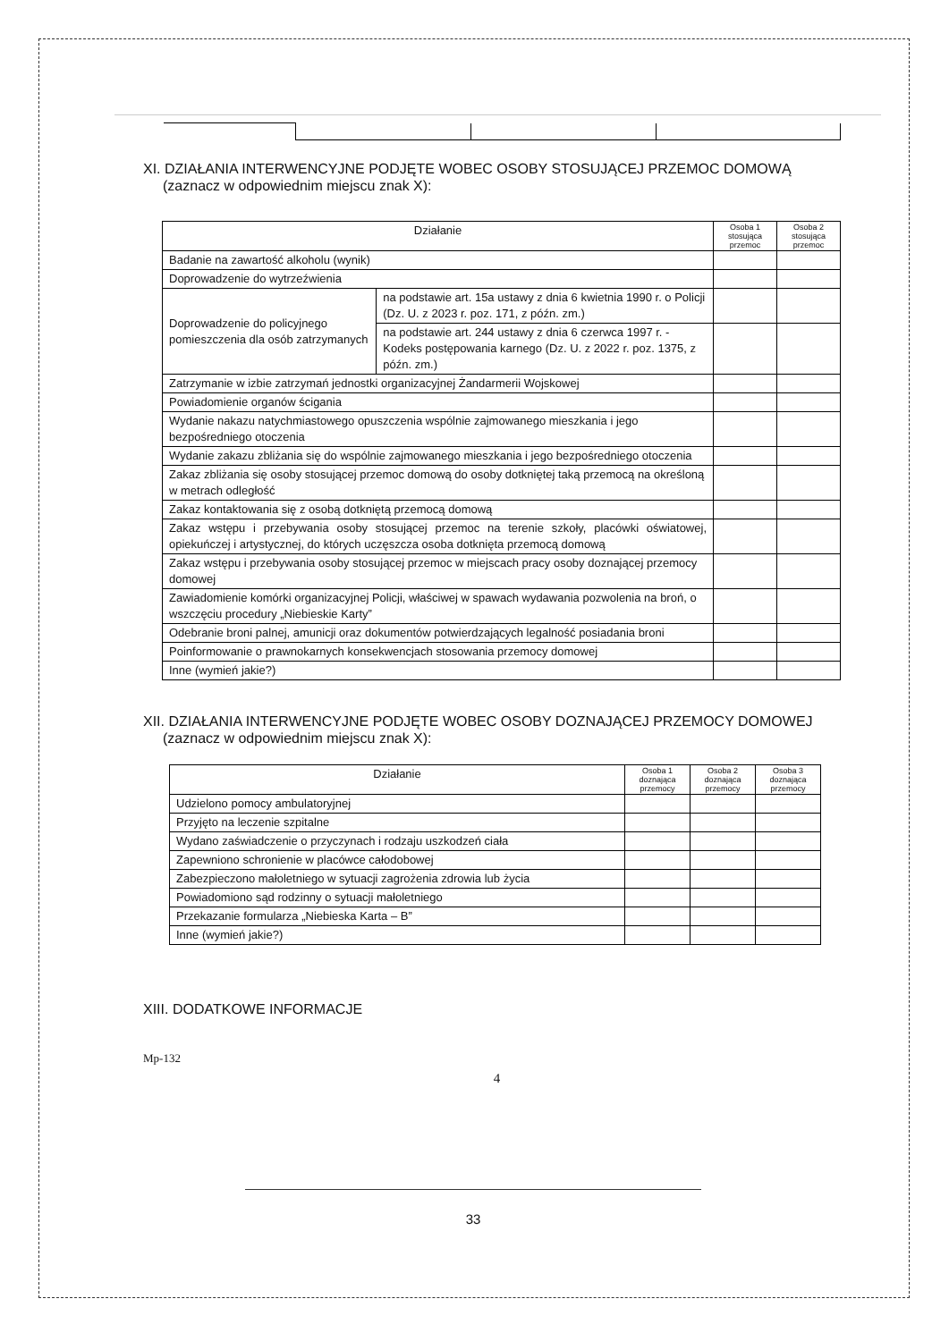XI. DZIAŁANIA INTERWENCYJNE PODJĘTE WOBEC OSOBY STOSUJĄCEJ PRZEMOC DOMOWĄ
(zaznacz w odpowiednim miejscu znak X):
| Działanie | | Osoba 1 stosująca przemoc | Osoba 2 stosująca przemoc |
| --- | --- | --- | --- |
| Badanie na zawartość alkoholu (wynik) | | | |
| Doprowadzenie do wytrzeźwienia | | | |
| Doprowadzenie do policyjnego pomieszczenia dla osób zatrzymanych | na podstawie art. 15a ustawy z dnia 6 kwietnia 1990 r. o Policji (Dz. U. z 2023 r. poz. 171, z późn. zm.) | | |
| | na podstawie art. 244 ustawy z dnia 6 czerwca 1997 r. - Kodeks postępowania karnego (Dz. U. z 2022 r. poz. 1375, z późn. zm.) | | |
| Zatrzymanie w izbie zatrzymań jednostki organizacyjnej Żandarmerii Wojskowej | | | |
| Powiadomienie organów ścigania | | | |
| Wydanie nakazu natychmiastowego opuszczenia wspólnie zajmowanego mieszkania i jego bezpośredniego otoczenia | | | |
| Wydanie zakazu zbliżania się do wspólnie zajmowanego mieszkania i jego bezpośredniego otoczenia | | | |
| Zakaz zbliżania się osoby stosującej przemoc domową do osoby dotkniętej taką przemocą na określoną w metrach odległość | | | |
| Zakaz kontaktowania się z osobą dotkniętą przemocą domową | | | |
| Zakaz wstępu i przebywania osoby stosującej przemoc na terenie szkoły, placówki oświatowej, opiekuńczej i artystycznej, do których uczęszcza osoba dotknięta przemocą domową | | | |
| Zakaz wstępu i przebywania osoby stosującej przemoc w miejscach pracy osoby doznającej przemocy domowej | | | |
| Zawiadomienie komórki organizacyjnej Policji, właściwej w spawach wydawania pozwolenia na broń, o wszczęciu procedury „Niebieskie Karty” | | | |
| Odebranie broni palnej, amunicji oraz dokumentów potwierdzających legalność posiadania broni | | | |
| Poinformowanie o prawnokarnych konsekwencjach stosowania przemocy domowej | | | |
| Inne (wymień jakie?) | | | |
XII. DZIAŁANIA INTERWENCYJNE PODJĘTE WOBEC OSOBY DOZNAJĄCEJ PRZEMOCY DOMOWEJ
(zaznacz w odpowiednim miejscu znak X):
| Działanie | Osoba 1 doznająca przemocy | Osoba 2 doznająca przemocy | Osoba 3 doznająca przemocy |
| --- | --- | --- | --- |
| Udzielono pomocy ambulatoryjnej | | | |
| Przyjęto na leczenie szpitalne | | | |
| Wydano zaświadczenie o przyczynach i rodzaju uszkodzeń ciała | | | |
| Zapewniono schronienie w placówce całodobowej | | | |
| Zabezpieczono małoletniego w sytuacji zagrożenia zdrowia lub życia | | | |
| Powiadomiono sąd rodzinny o sytuacji małoletniego | | | |
| Przekazanie formularza „Niebieska Karta – B” | | | |
| Inne (wymień jakie?) | | | |
XIII. DODATKOWE INFORMACJE
Mp-132
4
33